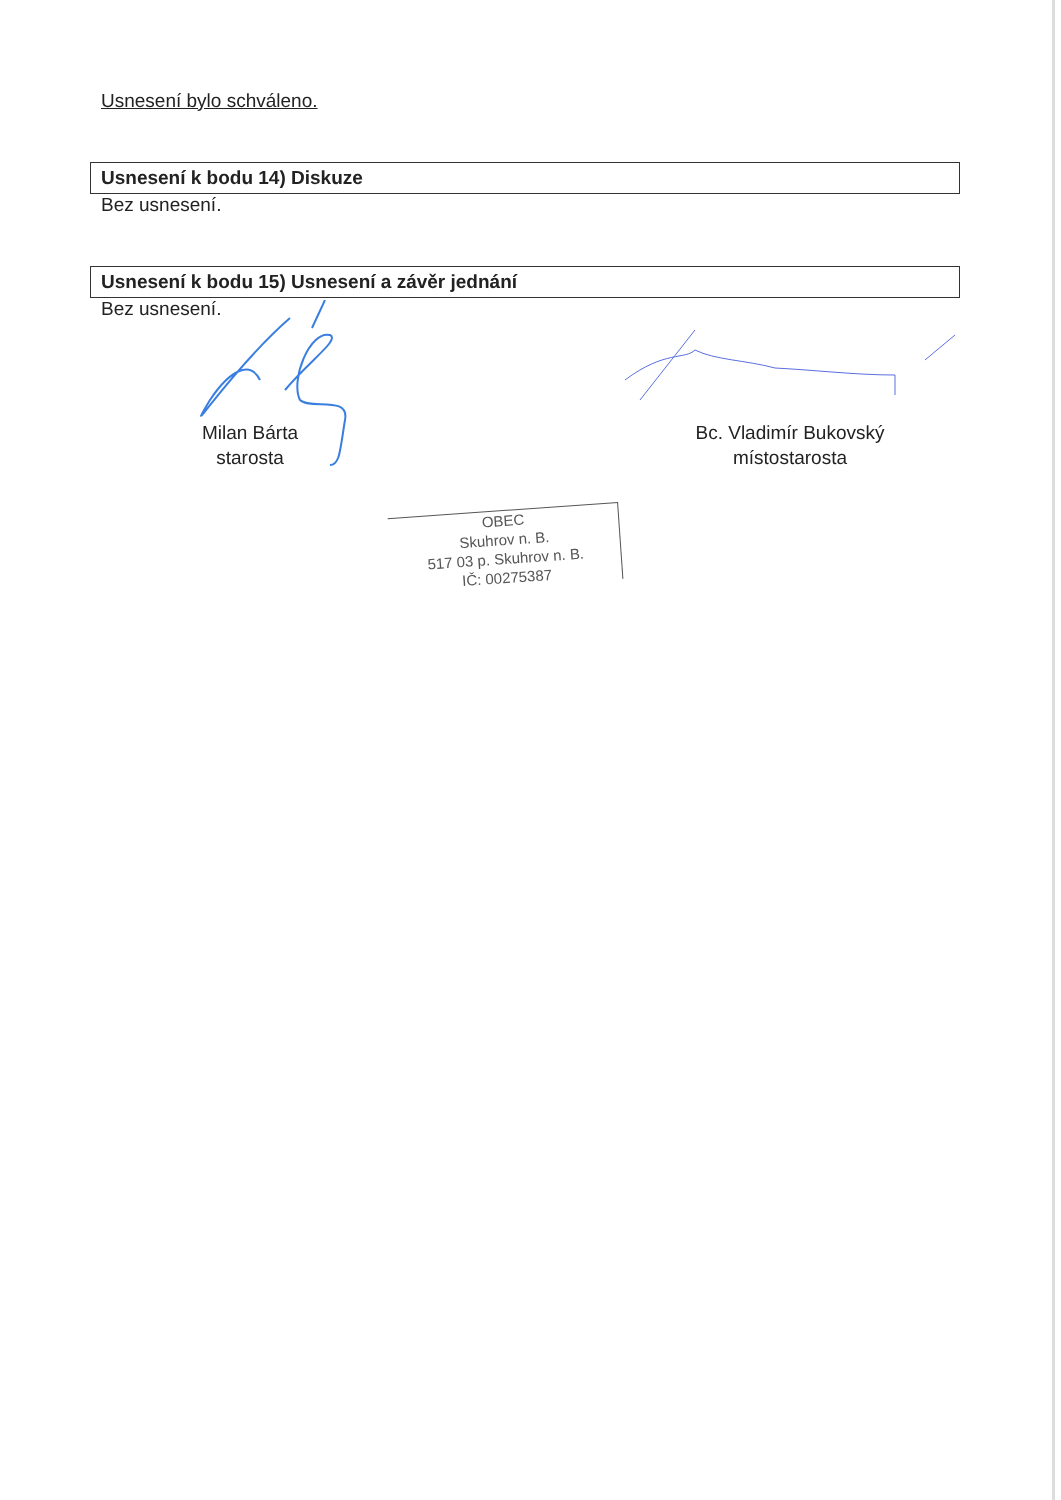Usnesení bylo schváleno.
Usnesení k bodu 14) Diskuze
Bez usnesení.
Usnesení k bodu 15) Usnesení a závěr jednání
Bez usnesení.
Milan Bárta
starosta
Bc. Vladimír Bukovský
místostarosta
OBEC
Skuhrov n. B.
517 03 p. Skuhrov n. B.
IČ: 00275387